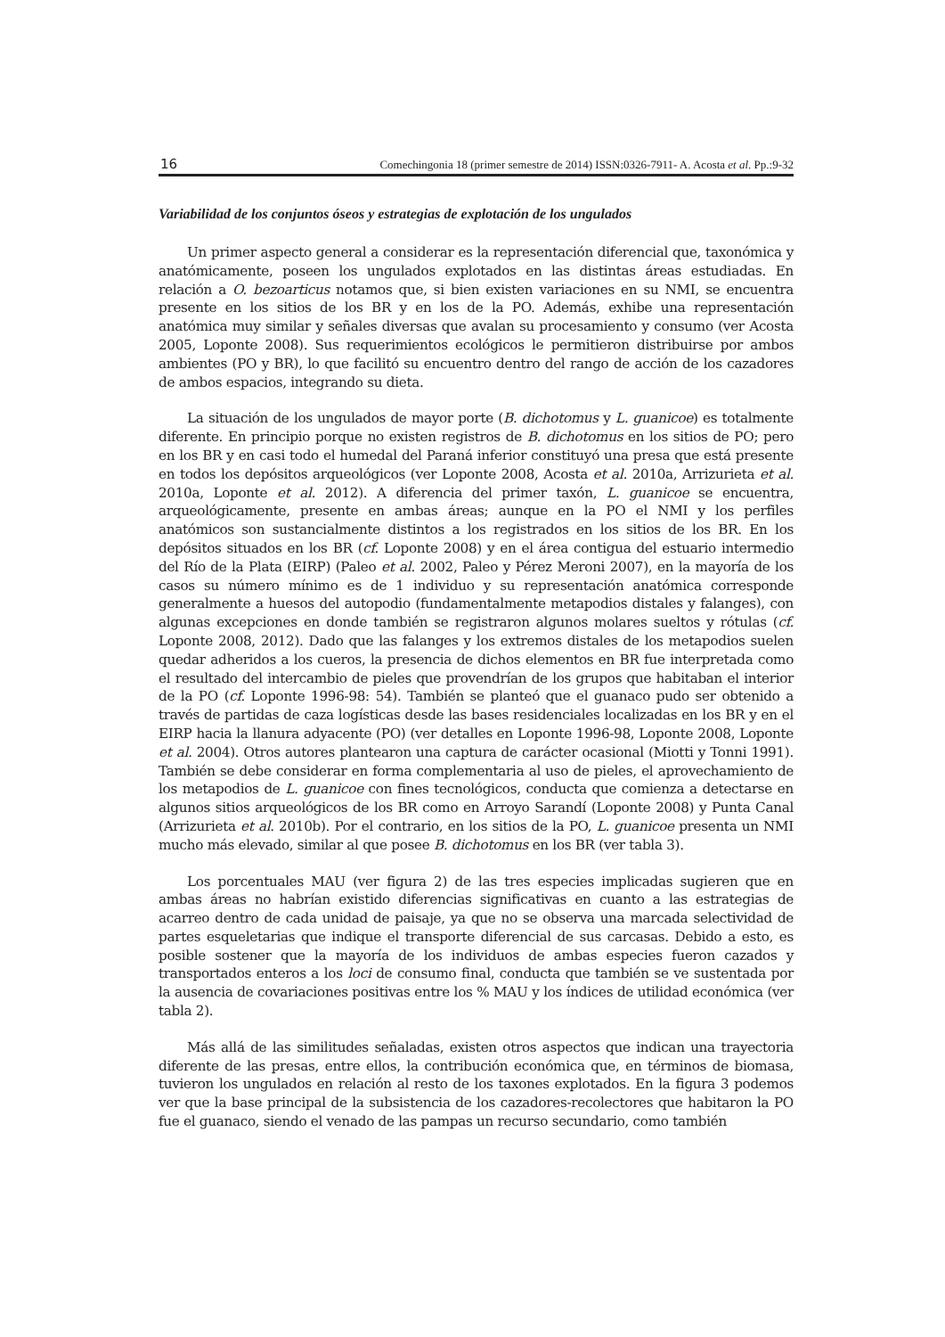16 Comechingonia 18 (primer semestre de 2014) ISSN:0326-7911- A. Acosta et al. Pp.:9-32
Variabilidad de los conjuntos óseos y estrategias de explotación de los ungulados
Un primer aspecto general a considerar es la representación diferencial que, taxonómica y anatómicamente, poseen los ungulados explotados en las distintas áreas estudiadas. En relación a O. bezoarticus notamos que, si bien existen variaciones en su NMI, se encuentra presente en los sitios de los BR y en los de la PO. Además, exhibe una representación anatómica muy similar y señales diversas que avalan su procesamiento y consumo (ver Acosta 2005, Loponte 2008). Sus requerimientos ecológicos le permitieron distribuirse por ambos ambientes (PO y BR), lo que facilitó su encuentro dentro del rango de acción de los cazadores de ambos espacios, integrando su dieta.
La situación de los ungulados de mayor porte (B. dichotomus y L. guanicoe) es totalmente diferente. En principio porque no existen registros de B. dichotomus en los sitios de PO; pero en los BR y en casi todo el humedal del Paraná inferior constituyó una presa que está presente en todos los depósitos arqueológicos (ver Loponte 2008, Acosta et al. 2010a, Arrizurieta et al. 2010a, Loponte et al. 2012). A diferencia del primer taxón, L. guanicoe se encuentra, arqueológicamente, presente en ambas áreas; aunque en la PO el NMI y los perfiles anatómicos son sustancialmente distintos a los registrados en los sitios de los BR. En los depósitos situados en los BR (cf. Loponte 2008) y en el área contigua del estuario intermedio del Río de la Plata (EIRP) (Paleo et al. 2002, Paleo y Pérez Meroni 2007), en la mayoría de los casos su número mínimo es de 1 individuo y su representación anatómica corresponde generalmente a huesos del autopodio (fundamentalmente metapodios distales y falanges), con algunas excepciones en donde también se registraron algunos molares sueltos y rótulas (cf. Loponte 2008, 2012). Dado que las falanges y los extremos distales de los metapodios suelen quedar adheridos a los cueros, la presencia de dichos elementos en BR fue interpretada como el resultado del intercambio de pieles que provendrían de los grupos que habitaban el interior de la PO (cf. Loponte 1996-98: 54). También se planteó que el guanaco pudo ser obtenido a través de partidas de caza logísticas desde las bases residenciales localizadas en los BR y en el EIRP hacia la llanura adyacente (PO) (ver detalles en Loponte 1996-98, Loponte 2008, Loponte et al. 2004). Otros autores plantearon una captura de carácter ocasional (Miotti y Tonni 1991). También se debe considerar en forma complementaria al uso de pieles, el aprovechamiento de los metapodios de L. guanicoe con fines tecnológicos, conducta que comienza a detectarse en algunos sitios arqueológicos de los BR como en Arroyo Sarandí (Loponte 2008) y Punta Canal (Arrizurieta et al. 2010b). Por el contrario, en los sitios de la PO, L. guanicoe presenta un NMI mucho más elevado, similar al que posee B. dichotomus en los BR (ver tabla 3).
Los porcentuales MAU (ver figura 2) de las tres especies implicadas sugieren que en ambas áreas no habrían existido diferencias significativas en cuanto a las estrategias de acarreo dentro de cada unidad de paisaje, ya que no se observa una marcada selectividad de partes esqueletarias que indique el transporte diferencial de sus carcasas. Debido a esto, es posible sostener que la mayoría de los individuos de ambas especies fueron cazados y transportados enteros a los loci de consumo final, conducta que también se ve sustentada por la ausencia de covariaciones positivas entre los % MAU y los índices de utilidad económica (ver tabla 2).
Más allá de las similitudes señaladas, existen otros aspectos que indican una trayectoria diferente de las presas, entre ellos, la contribución económica que, en términos de biomasa, tuvieron los ungulados en relación al resto de los taxones explotados. En la figura 3 podemos ver que la base principal de la subsistencia de los cazadores-recolectores que habitaron la PO fue el guanaco, siendo el venado de las pampas un recurso secundario, como también